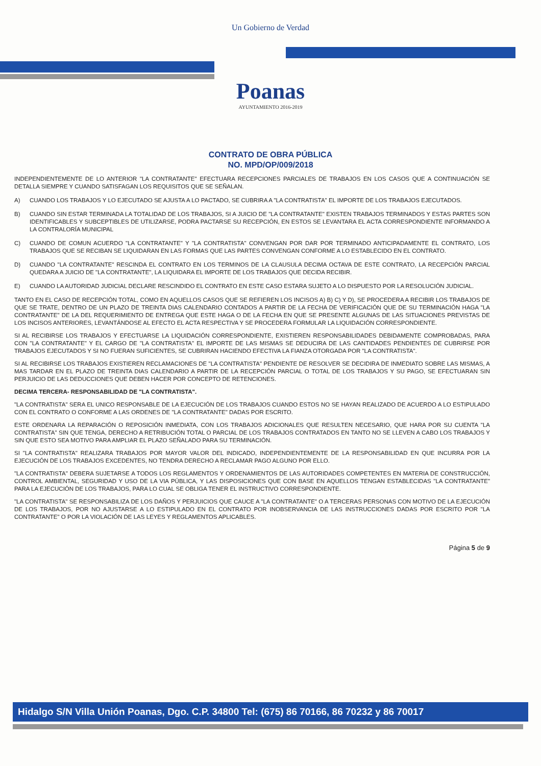Un Gobierno de Verdad
Poanas
AYUNTAMIENTO 2016-2019
CONTRATO DE OBRA PÚBLICA
NO. MPD/OP/009/2018
INDEPENDIENTEMENTE DE LO ANTERIOR "LA CONTRATANTE" EFECTUARA RECEPCIONES PARCIALES DE TRABAJOS EN LOS CASOS QUE A CONTINUACIÓN SE DETALLA SIEMPRE Y CUANDO SATISFAGAN LOS REQUISITOS QUE SE SEÑALAN.
A) CUANDO LOS TRABAJOS Y LO EJECUTADO SE AJUSTA A LO PACTADO, SE CUBRIRA A "LA CONTRATISTA" EL IMPORTE DE LOS TRABAJOS EJECUTADOS.
B) CUANDO SIN ESTAR TERMINADA LA TOTALIDAD DE LOS TRABAJOS, SI A JUICIO DE "LA CONTRATANTE" EXISTEN TRABAJOS TERMINADOS Y ESTAS PARTES SON IDENTIFICABLES Y SUBCEPTIBLES DE UTILIZARSE, PODRA PACTARSE SU RECEPCIÓN, EN ESTOS SE LEVANTARA EL ACTA CORRESPONDIENTE INFORMANDO A LA CONTRALORÍA MUNICIPAL
C) CUANDO DE COMUN ACUERDO "LA CONTRATANTE" Y "LA CONTRATISTA" CONVENGAN POR DAR POR TERMINADO ANTICIPADAMENTE EL CONTRATO, LOS TRABAJOS QUE SE RECIBAN SE LIQUIDARAN EN LAS FORMAS QUE LAS PARTES CONVENGAN CONFORME A LO ESTABLECIDO EN EL CONTRATO.
D) CUANDO "LA CONTRATANTE" RESCINDA EL CONTRATO EN LOS TERMINOS DE LA CLAUSULA DECIMA OCTAVA DE ESTE CONTRATO, LA RECEPCIÓN PARCIAL QUEDARA A JUICIO DE "LA CONTRATANTE", LA LIQUIDARA EL IMPORTE DE LOS TRABAJOS QUE DECIDA RECIBIR.
E) CUANDO LA AUTORIDAD JUDICIAL DECLARE RESCINDIDO EL CONTRATO EN ESTE CASO ESTARA SUJETO A LO DISPUESTO POR LA RESOLUCIÓN JUDICIAL.
TANTO EN EL CASO DE RECEPCIÓN TOTAL, COMO EN AQUELLOS CASOS QUE SE REFIEREN LOS INCISOS A) B) C) Y D), SE PROCEDERA A RECIBIR LOS TRABAJOS DE QUE SE TRATE, DENTRO DE UN PLAZO DE TREINTA DIAS CALENDARIO CONTADOS A PARTIR DE LA FECHA DE VERIFICACIÓN QUE DE SU TERMINACIÓN HAGA "LA CONTRATANTE" DE LA DEL REQUERIMIENTO DE ENTREGA QUE ESTE HAGA O DE LA FECHA EN QUE SE PRESENTE ALGUNAS DE LAS SITUACIONES PREVISTAS DE LOS INCISOS ANTERIORES, LEVANTÁNDOSE AL EFECTO EL ACTA RESPECTIVA Y SE PROCEDERA FORMULAR LA LIQUIDACIÓN CORRESPONDIENTE.
SI AL RECIBIRSE LOS TRABAJOS Y EFECTUARSE LA LIQUIDACIÓN CORRESPONDIENTE, EXISTIEREN RESPONSABILIDADES DEBIDAMENTE COMPROBADAS, PARA CON "LA CONTRATANTE" Y EL CARGO DE "LA CONTRATISTA" EL IMPORTE DE LAS MISMAS SE DEDUCIRA DE LAS CANTIDADES PENDIENTES DE CUBRIRSE POR TRABAJOS EJECUTADOS Y SI NO FUERAN SUFICIENTES, SE CUBRIRAN HACIENDO EFECTIVA LA FIANZA OTORGADA POR "LA CONTRATISTA".
SI AL RECIBIRSE LOS TRABAJOS EXISTIEREN RECLAMACIONES DE "LA CONTRATISTA" PENDIENTE DE RESOLVER SE DECIDIRA DE INMEDIATO SOBRE LAS MISMAS, A MAS TARDAR EN EL PLAZO DE TREINTA DIAS CALENDARIO A PARTIR DE LA RECEPCIÓN PARCIAL O TOTAL DE LOS TRABAJOS Y SU PAGO, SE EFECTUARAN SIN PERJUICIO DE LAS DEDUCCIONES QUE DEBEN HACER POR CONCEPTO DE RETENCIONES.
DECIMA TERCERA- RESPONSABILIDAD DE "LA CONTRATISTA".
"LA CONTRATISTA" SERA EL UNICO RESPONSABLE DE LA EJECUCIÓN DE LOS TRABAJOS CUANDO ESTOS NO SE HAYAN REALIZADO DE ACUERDO A LO ESTIPULADO CON EL CONTRATO O CONFORME A LAS ORDENES DE "LA CONTRATANTE" DADAS POR ESCRITO.
ESTE ORDENARA LA REPARACIÓN O REPOSICIÓN INMEDIATA, CON LOS TRABAJOS ADICIONALES QUE RESULTEN NECESARIO, QUE HARA POR SU CUENTA "LA CONTRATISTA" SIN QUE TENGA, DERECHO A RETRIBUCIÓN TOTAL O PARCIAL DE LOS TRABAJOS CONTRATADOS EN TANTO NO SE LLEVEN A CABO LOS TRABAJOS Y SIN QUE ESTO SEA MOTIVO PARA AMPLIAR EL PLAZO SEÑALADO PARA SU TERMINACIÓN.
SI "LA CONTRATISTA" REALIZARA TRABAJOS POR MAYOR VALOR DEL INDICADO, INDEPENDIENTEMENTE DE LA RESPONSABILIDAD EN QUE INCURRA POR LA EJECUCIÓN DE LOS TRABAJOS EXCEDENTES, NO TENDRA DERECHO A RECLAMAR PAGO ALGUNO POR ELLO.
"LA CONTRATISTA" DEBERA SUJETARSE A TODOS LOS REGLAMENTOS Y ORDENAMIENTOS DE LAS AUTORIDADES COMPETENTES EN MATERIA DE CONSTRUCCIÓN, CONTROL AMBIENTAL, SEGURIDAD Y USO DE LA VIA PÚBLICA, Y LAS DISPOSICIONES QUE CON BASE EN AQUELLOS TENGAN ESTABLECIDAS "LA CONTRATANTE" PARA LA EJECUCIÓN DE LOS TRABAJOS, PARA LO CUAL SE OBLIGA TENER EL INSTRUCTIVO CORRESPONDIENTE.
"LA CONTRATISTA" SE RESPONSABILIZA DE LOS DAÑOS Y PERJUICIOS QUE CAUCE A "LA CONTRATANTE" O A TERCERAS PERSONAS CON MOTIVO DE LA EJECUCIÓN DE LOS TRABAJOS, POR NO AJUSTARSE A LO ESTIPULADO EN EL CONTRATO POR INOBSERVANCIA DE LAS INSTRUCCIONES DADAS POR ESCRITO POR "LA CONTRATANTE" O POR LA VIOLACIÓN DE LAS LEYES Y REGLAMENTOS APLICABLES.
Página 5 de 9
Hidalgo S/N Villa Unión Poanas, Dgo. C.P. 34800 Tel: (675) 86 70166, 86 70232 y 86 70017